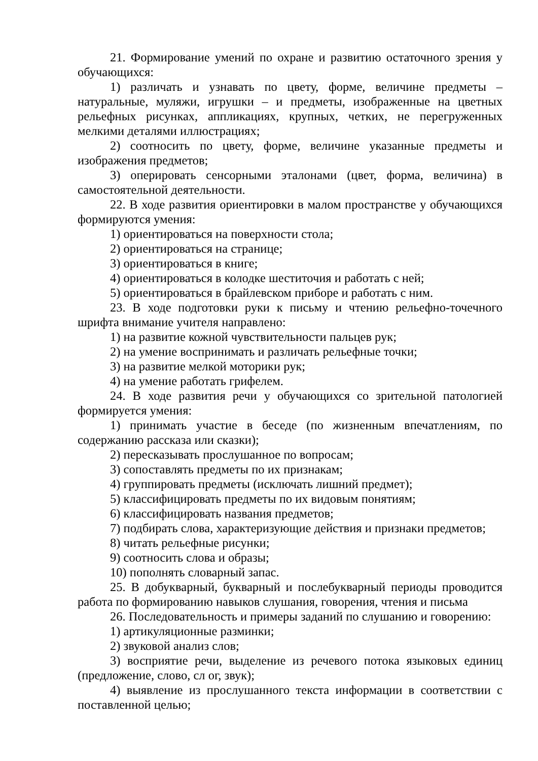21. Формирование умений по охране и развитию остаточного зрения у обучающихся:
1) различать и узнавать по цвету, форме, величине предметы – натуральные, муляжи, игрушки – и предметы, изображенные на цветных рельефных рисунках, аппликациях, крупных, четких, не перегруженных мелкими деталями иллюстрациях;
2) соотносить по цвету, форме, величине указанные предметы и изображения предметов;
3) оперировать сенсорными эталонами (цвет, форма, величина) в самостоятельной деятельности.
22. В ходе развития ориентировки в малом пространстве у обучающихся формируются умения:
1) ориентироваться на поверхности стола;
2) ориентироваться на странице;
3) ориентироваться в книге;
4) ориентироваться в колодке шеститочия и работать с ней;
5) ориентироваться в брайлевском приборе и работать с ним.
23. В ходе подготовки руки к письму и чтению рельефно-точечного шрифта внимание учителя направлено:
1) на развитие кожной чувствительности пальцев рук;
2) на умение воспринимать и различать рельефные точки;
3) на развитие мелкой моторики рук;
4) на умение работать грифелем.
24. В ходе развития речи у обучающихся со зрительной патологией формируется умения:
1) принимать участие в беседе (по жизненным впечатлениям, по содержанию рассказа или сказки);
2) пересказывать прослушанное по вопросам;
3) сопоставлять предметы по их признакам;
4) группировать предметы (исключать лишний предмет);
5) классифицировать предметы по их видовым понятиям;
6) классифицировать названия предметов;
7) подбирать слова, характеризующие действия и признаки предметов;
8) читать рельефные рисунки;
9) соотносить слова и образы;
10) пополнять словарный запас.
25. В добукварный, букварный и послебукварный периоды проводится работа по формированию навыков слушания, говорения, чтения и письма
26. Последовательность и примеры заданий по слушанию и говорению:
1) артикуляционные разминки;
2) звуковой анализ слов;
3) восприятие речи, выделение из речевого потока языковых единиц (предложение, слово, сл ог, звук);
4) выявление из прослушанного текста информации в соответствии с поставленной целью;